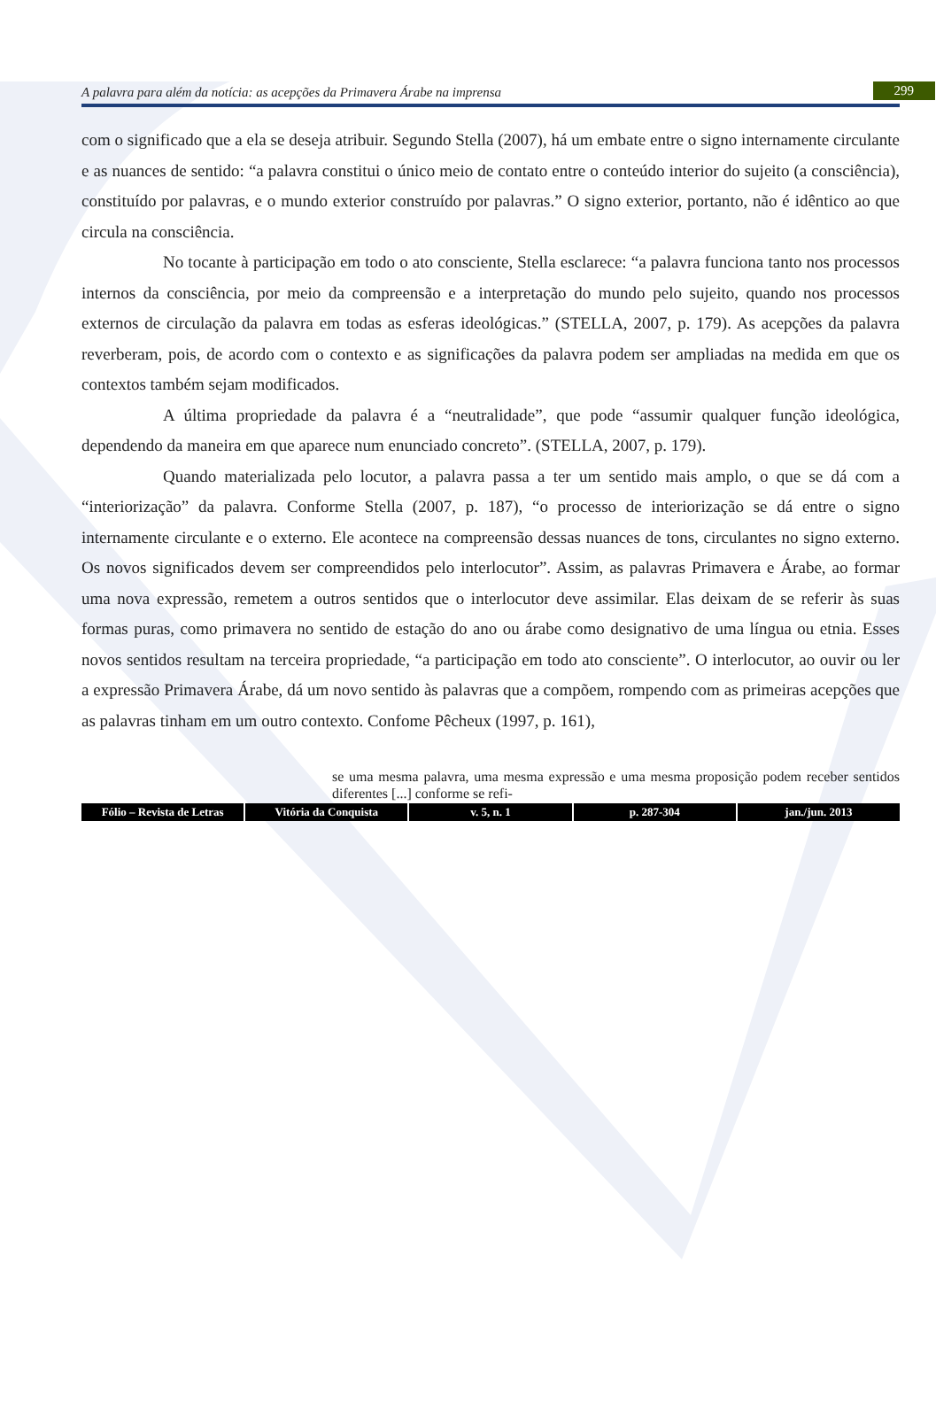A palavra para além da notícia: as acepções da Primavera Árabe na imprensa 299
com o significado que a ela se deseja atribuir. Segundo Stella (2007), há um embate entre o signo internamente circulante e as nuances de sentido: “a palavra constitui o único meio de contato entre o conteúdo interior do sujeito (a consciência), constituído por palavras, e o mundo exterior construído por palavras.” O signo exterior, portanto, não é idêntico ao que circula na consciência.
No tocante à participação em todo o ato consciente, Stella esclarece: “a palavra funciona tanto nos processos internos da consciência, por meio da compreensão e a interpretação do mundo pelo sujeito, quando nos processos externos de circulação da palavra em todas as esferas ideológicas.” (STELLA, 2007, p. 179). As acepções da palavra reverberam, pois, de acordo com o contexto e as significações da palavra podem ser ampliadas na medida em que os contextos também sejam modificados.
A última propriedade da palavra é a “neutralidade”, que pode “assumir qualquer função ideológica, dependendo da maneira em que aparece num enunciado concreto”. (STELLA, 2007, p. 179).
Quando materializada pelo locutor, a palavra passa a ter um sentido mais amplo, o que se dá com a “interiorização” da palavra. Conforme Stella (2007, p. 187), “o processo de interiorização se dá entre o signo internamente circulante e o externo. Ele acontece na compreensão dessas nuances de tons, circulantes no signo externo. Os novos significados devem ser compreendidos pelo interlocutor”. Assim, as palavras Primavera e Árabe, ao formar uma nova expressão, remetem a outros sentidos que o interlocutor deve assimilar. Elas deixam de se referir às suas formas puras, como primavera no sentido de estação do ano ou árabe como designativo de uma língua ou etnia. Esses novos sentidos resultam na terceira propriedade, “a participação em todo ato consciente”. O interlocutor, ao ouvir ou ler a expressão Primavera Árabe, dá um novo sentido às palavras que a compõem, rompendo com as primeiras acepções que as palavras tinham em um outro contexto. Confome Pêcheux (1997, p. 161),
se uma mesma palavra, uma mesma expressão e uma mesma proposição podem receber sentidos diferentes [...] conforme se refi-
Fólio – Revista de Letras Vitória da Conquista v. 5, n. 1 p. 287-304 jan./jun. 2013